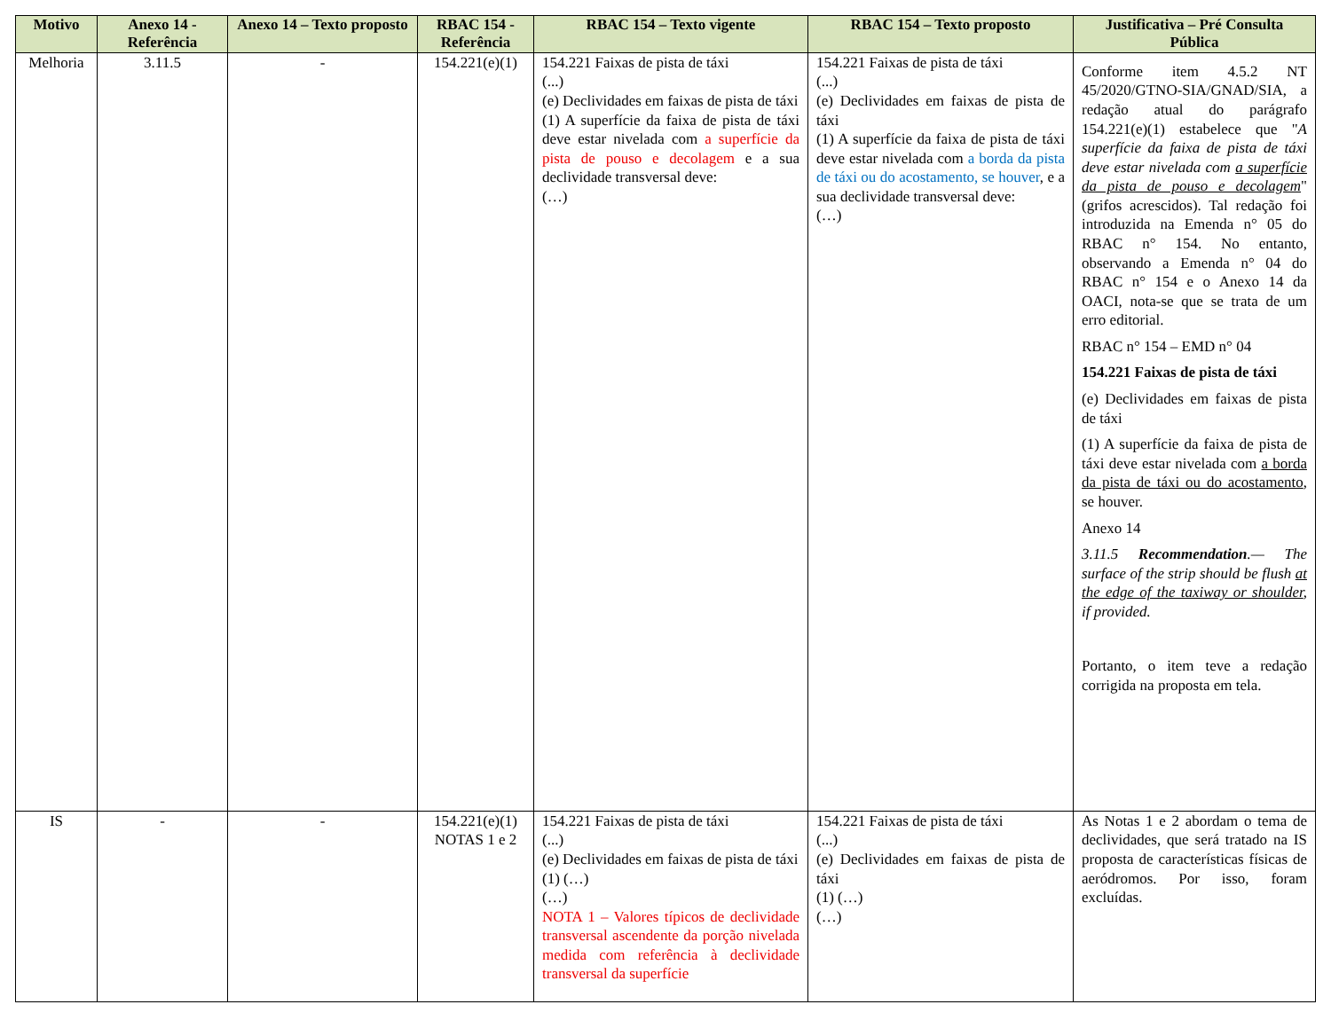| Motivo | Anexo 14 - Referência | Anexo 14 – Texto proposto | RBAC 154 - Referência | RBAC 154 – Texto vigente | RBAC 154 – Texto proposto | Justificativa – Pré Consulta Pública |
| --- | --- | --- | --- | --- | --- | --- |
| Melhoria | 3.11.5 | - | 154.221(e)(1) | 154.221 Faixas de pista de táxi (...) (e) Declividades em faixas de pista de táxi (1) A superfície da faixa de pista de táxi deve estar nivelada com a superfície da pista de pouso e decolagem e a sua declividade transversal deve: (…) | 154.221 Faixas de pista de táxi (...) (e) Declividades em faixas de pista de táxi (1) A superfície da faixa de pista de táxi deve estar nivelada com a borda da pista de táxi ou do acostamento, se houver , e a sua declividade transversal deve: (…) | Conforme item 4.5.2 NT 45/2020/GTNO-SIA/GNAD/SIA, a redação atual do parágrafo 154.221(e)(1) estabelece que " A superfície da faixa de pista de táxi deve estar nivelada com a superfície da pista de pouso e decolagem " (grifos acrescidos). Tal redação foi introduzida na Emenda n° 05 do RBAC n° 154. No entanto, observando a Emenda n° 04 do RBAC n° 154 e o Anexo 14 da OACI, nota-se que se trata de um erro editorial. RBAC n° 154 – EMD n° 04 154.221 Faixas de pista de táxi (e) Declividades em faixas de pista de táxi (1) A superfície da faixa de pista de táxi deve estar nivelada com a borda da pista de táxi ou do acostamento , se houver. Anexo 14 3.11.5 Recommendation .— The surface of the strip should be flush at the edge of the taxiway or shoulder , if provided. Portanto, o item teve a redação corrigida na proposta em tela. |
| IS | - | - | 154.221(e)(1) NOTAS 1 e 2 | 154.221 Faixas de pista de táxi (...) (e) Declividades em faixas de pista de táxi (1) (…) (…) NOTA 1 – Valores típicos de declividade transversal ascendente da porção nivelada medida com referência à declividade transversal da superfície | 154.221 Faixas de pista de táxi (...) (e) Declividades em faixas de pista de táxi (1) (…) (…) | As Notas 1 e 2 abordam o tema de declividades, que será tratado na IS proposta de características físicas de aeródromos. Por isso, foram excluídas. |